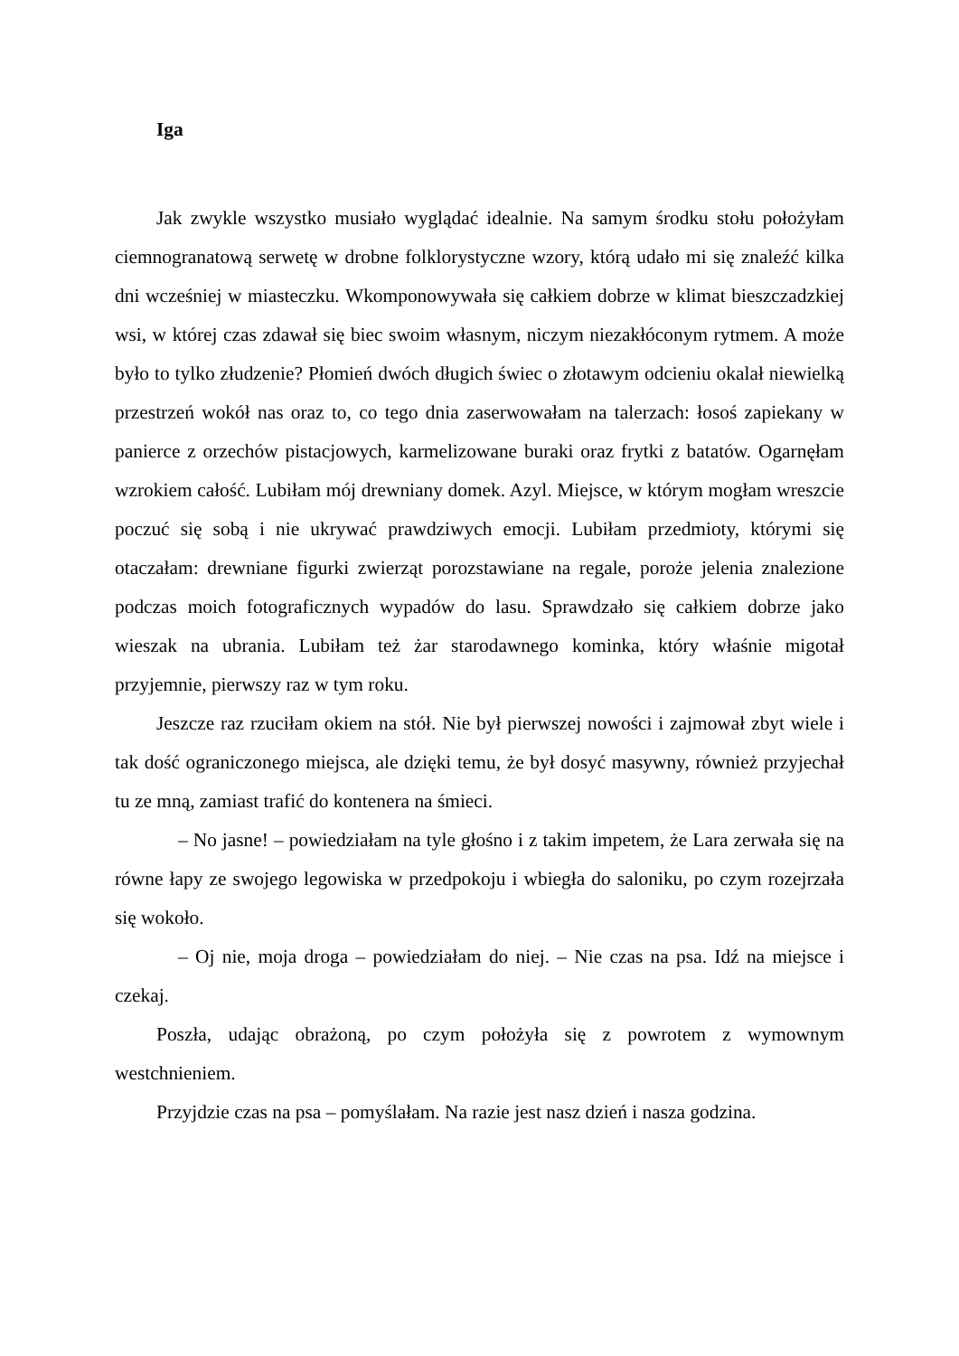Iga
Jak zwykle wszystko musiało wyglądać idealnie. Na samym środku stołu położyłam ciemnogranatową serwetę w drobne folklorystyczne wzory, którą udało mi się znaleźć kilka dni wcześniej w miasteczku. Wkomponowywała się całkiem dobrze w klimat bieszczadzkiej wsi, w której czas zdawał się biec swoim własnym, niczym niezakłóconym rytmem. A może było to tylko złudzenie? Płomień dwóch długich świec o złotawym odcieniu okalał niewielką przestrzeń wokół nas oraz to, co tego dnia zaserwowałam na talerzach: łosoś zapiekany w panierce z orzechów pistacjowych, karmelizowane buraki oraz frytki z batatów. Ogarnęłam wzrokiem całość. Lubiłam mój drewniany domek. Azyl. Miejsce, w którym mogłam wreszcie poczuć się sobą i nie ukrywać prawdziwych emocji. Lubiłam przedmioty, którymi się otaczałam: drewniane figurki zwierząt porozstawiane na regale, poroże jelenia znalezione podczas moich fotograficznych wypadów do lasu. Sprawdzało się całkiem dobrze jako wieszak na ubrania. Lubiłam też żar starodawnego kominka, który właśnie migotał przyjemnie, pierwszy raz w tym roku.
Jeszcze raz rzuciłam okiem na stół. Nie był pierwszej nowości i zajmował zbyt wiele i tak dość ograniczonego miejsca, ale dzięki temu, że był dosyć masywny, również przyjechał tu ze mną, zamiast trafić do kontenera na śmieci.
– No jasne! – powiedziałam na tyle głośno i z takim impetem, że Lara zerwała się na równe łapy ze swojego legowiska w przedpokoju i wbiegła do saloniku, po czym rozejrzała się wokoło.
– Oj nie, moja droga – powiedziałam do niej. – Nie czas na psa. Idź na miejsce i czekaj.
Poszła, udając obrażoną, po czym położyła się z powrotem z wymownym westchnieniem.
Przyjdzie czas na psa – pomyślałam. Na razie jest nasz dzień i nasza godzina.